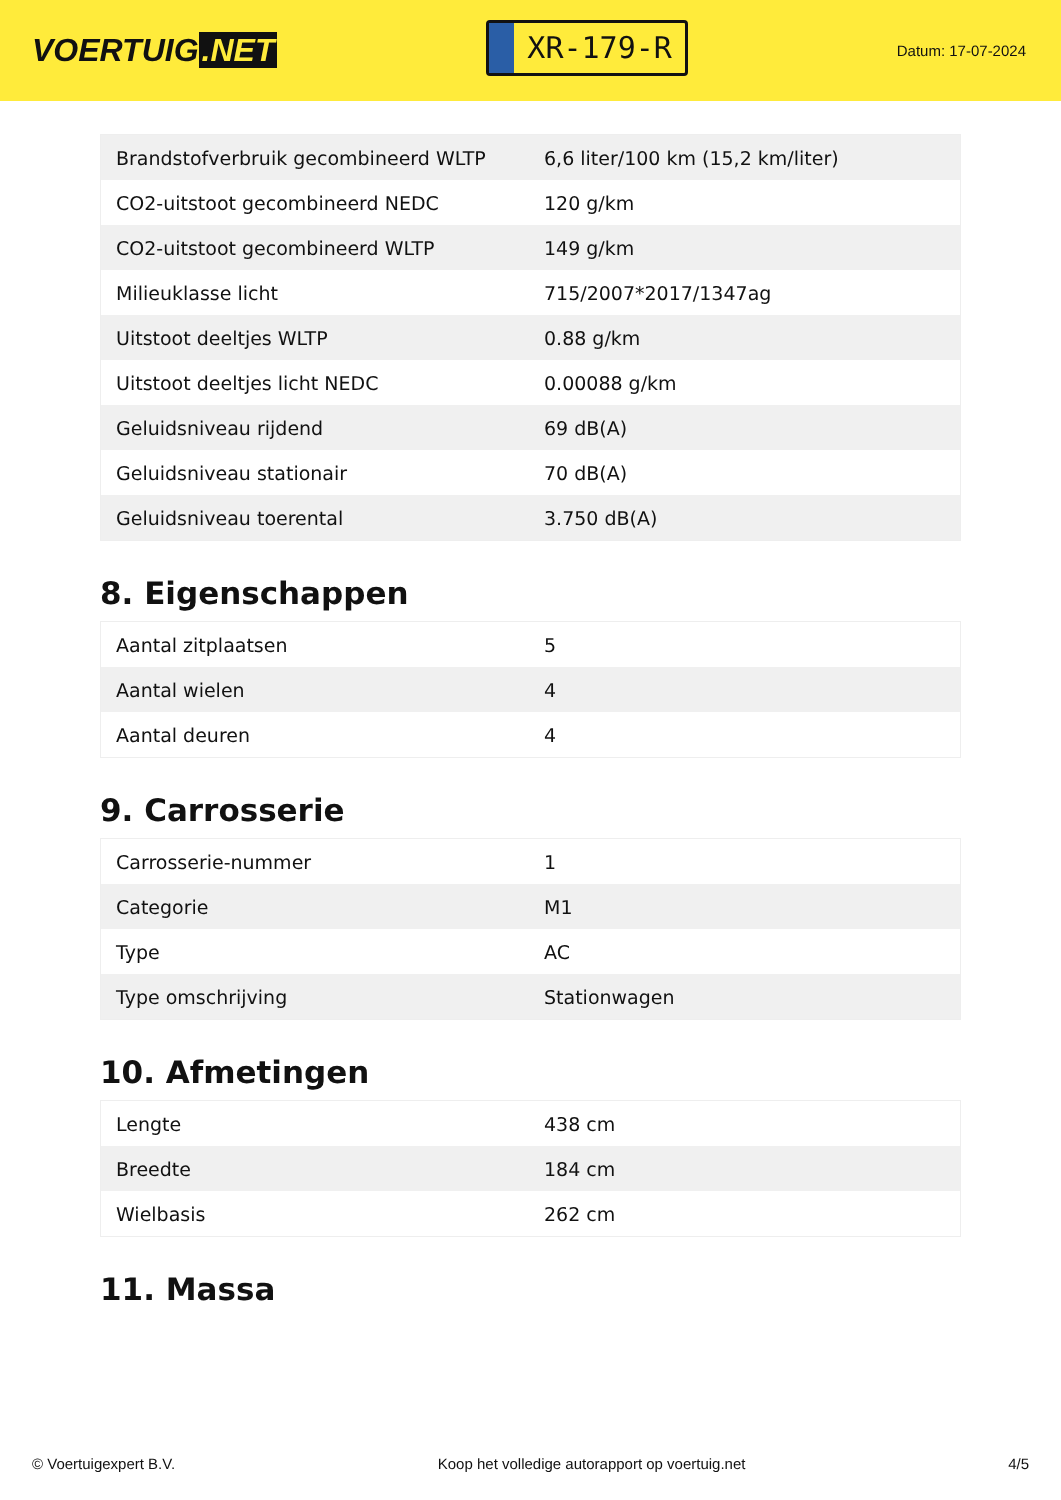VOERTUIG.NET
XR-179-R
Datum: 17-07-2024
| Brandstofverbruik gecombineerd WLTP | 6,6 liter/100 km (15,2 km/liter) |
| CO2-uitstoot gecombineerd NEDC | 120 g/km |
| CO2-uitstoot gecombineerd WLTP | 149 g/km |
| Milieuklasse licht | 715/2007*2017/1347ag |
| Uitstoot deeltjes WLTP | 0.88 g/km |
| Uitstoot deeltjes licht NEDC | 0.00088 g/km |
| Geluidsniveau rijdend | 69 dB(A) |
| Geluidsniveau stationair | 70 dB(A) |
| Geluidsniveau toerental | 3.750 dB(A) |
8. Eigenschappen
| Aantal zitplaatsen | 5 |
| Aantal wielen | 4 |
| Aantal deuren | 4 |
9. Carrosserie
| Carrosserie-nummer | 1 |
| Categorie | M1 |
| Type | AC |
| Type omschrijving | Stationwagen |
10. Afmetingen
| Lengte | 438 cm |
| Breedte | 184 cm |
| Wielbasis | 262 cm |
11. Massa
© Voertuigexpert B.V. Koop het volledige autorapport op voertuig.net 4/5